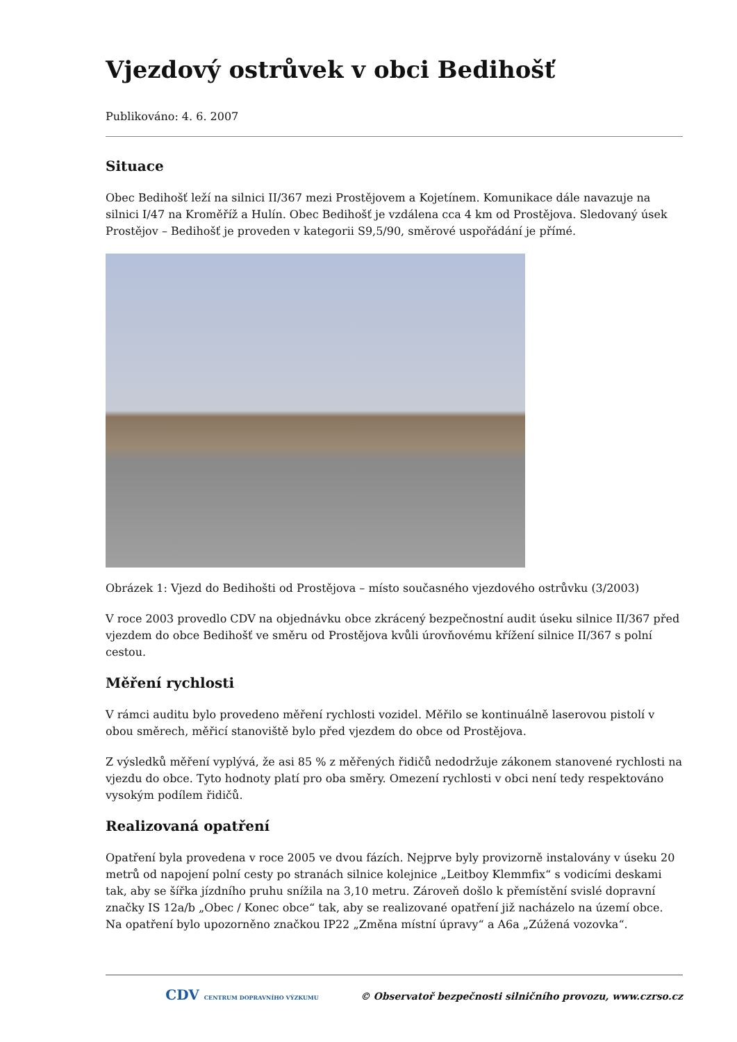Vjezdový ostrůvek v obci Bedihošť
Publikováno: 4. 6. 2007
Situace
Obec Bedihošť leží na silnici II/367 mezi Prostějovem a Kojetínem. Komunikace dále navazuje na silnici I/47 na Kroměříž a Hulín. Obec Bedihošť je vzdálena cca 4 km od Prostějova. Sledovaný úsek Prostějov – Bedihošť je proveden v kategorii S9,5/90, směrové uspořádání je přímé.
Obrázek 1: Vjezd do Bedihošti od Prostějova – místo současného vjezdového ostrůvku (3/2003)
V roce 2003 provedlo CDV na objednávku obce zkrácený bezpečnostní audit úseku silnice II/367 před vjezdem do obce Bedihošť ve směru od Prostějova kvůli úrovňovému křížení silnice II/367 s polní cestou.
Měření rychlosti
V rámci auditu bylo provedeno měření rychlosti vozidel. Měřilo se kontinuálně laserovou pistolí v obou směrech, měřicí stanoviště bylo před vjezdem do obce od Prostějova.
Z výsledků měření vyplývá, že asi 85 % z měřených řidičů nedodržuje zákonem stanovené rychlosti na vjezdu do obce. Tyto hodnoty platí pro oba směry. Omezení rychlosti v obci není tedy respektováno vysokým podílem řidičů.
Realizovaná opatření
Opatření byla provedena v roce 2005 ve dvou fázích. Nejprve byly provizorně instalovány v úseku 20 metrů od napojení polní cesty po stranách silnice kolejnice „Leitboy Klemmfix“ s vodicími deskami tak, aby se šířka jízdního pruhu snížila na 3,10 metru. Zároveň došlo k přemístění svislé dopravní značky IS 12a/b „Obec / Konec obce“ tak, aby se realizované opatření již nacházelo na území obce. Na opatření bylo upozorněno značkou IP22 „Změna místní úpravy“ a A6a „Zúžená vozovka“.
CDV CENTRUM DOPRAVNÍHO VÝZKUMU © Observatoř bezpečnosti silničního provozu, www.czrso.cz